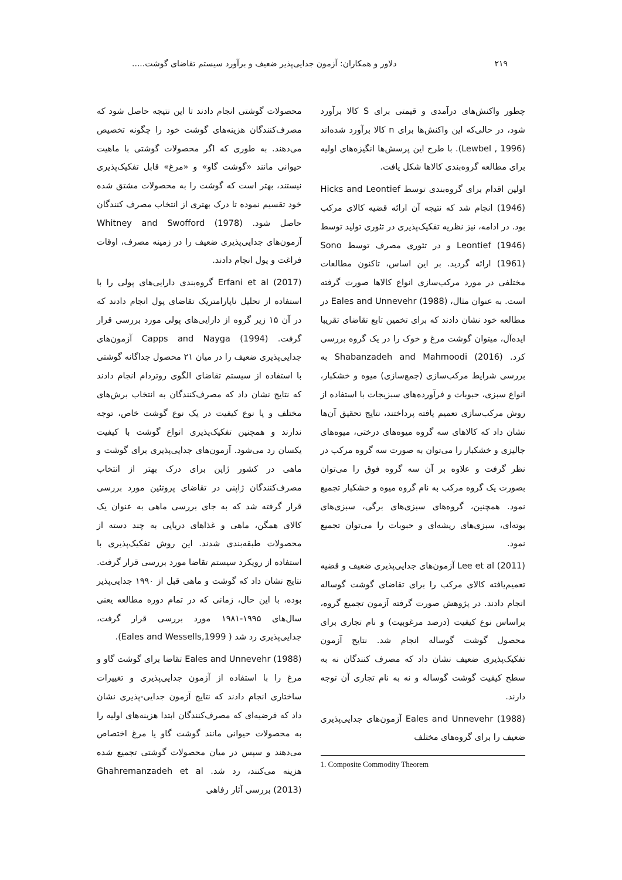۲۱۹ دلاور و همکاران: آزمون جدایی‌پذیر ضعیف و برآورد سیستم تقاضای گوشت.....
چطور واکنش‌های درآمدی و قیمتی برای S کالا برآورد شود، در حالی‌که این واکنش‌ها برای n کالا برآورد شده‌اند (Lewbel , 1996). با طرح این پرسش‌ها انگیزه‌های اولیه برای مطالعه گروه‌بندی کالاها شکل یافت.
اولین اقدام برای گروه‌بندی توسط Hicks and Leontief (1946) انجام شد که نتیجه آن ارائه قضیه کالای مرکب بود. در ادامه، نیز نظریه تفکیک‌پذیری در تئوری تولید توسط Leontief (1946) و در تئوری مصرف توسط Sono (1961) ارائه گردید. بر این اساس، تاکنون مطالعات مختلفی در مورد مرکب‌سازی انواع کالاها صورت گرفته است. به عنوان مثال، Eales and Unnevehr (1988) در مطالعه خود نشان دادند که برای تخمین تابع تقاضای تقریبا ایده‌آل، میتوان گوشت مرغ و خوک را در یک گروه بررسی کرد. Shabanzadeh and Mahmoodi (2016) به بررسی شرایط مرکب‌سازی (جمع‌سازی) میوه و خشکبار، انواع سبزی، حبوبات و فرآورده‌های سبزیجات با استفاده از روش مرکب‌سازی تعمیم یافته پرداختند، نتایج تحقیق آن‌ها نشان داد که کالاهای سه گروه میوه‌های درختی، میوه‌های جالیزی و خشکبار را می‌توان به صورت سه گروه مرکب در نظر گرفت و علاوه بر آن سه گروه فوق را می‌توان بصورت یک گروه مرکب به نام گروه میوه و خشکبار تجمیع نمود. همچنین، گروه‌های سبزی‌های برگی، سبزی‌های بوته‌ای، سبزی‌های ریشه‌ای و حبوبات را می‌توان تجمیع نمود.
Lee et al (2011) آزمون‌های جدایی‌پذیری ضعیف و قضیه تعمیم‌یافته کالای مرکب را برای تقاضای گوشت گوساله انجام دادند. در پژوهش صورت گرفته آزمون تجمیع گروه، براساس نوع کیفیت (درصد مرغوبیت) و نام تجاری برای محصول گوشت گوساله انجام شد. نتایج آزمون تفکیک‌پذیری ضعیف نشان داد که مصرف کنندگان نه به سطح کیفیت گوشت گوساله و نه به نام تجاری آن توجه دارند.
Eales and Unnevehr (1988) آزمون‌های جدایی‌پذیری ضعیف را برای گروه‌های مختلف
1. Composite Commodity Theorem
محصولات گوشتی انجام دادند تا این نتیجه حاصل شود که مصرف‌کنندگان هزینه‌های گوشت خود را چگونه تخصیص می‌دهند. به طوری که اگر محصولات گوشتی با ماهیت حیوانی مانند «گوشت گاو» و «مرغ» قابل تفکیک‌پذیری نیستند، بهتر است که گوشت را به محصولات مشتق شده خود تقسیم نموده تا درک بهتری از انتخاب مصرف کنندگان حاصل شود. Whitney and Swofford (1978) آزمون‌های جدایی‌پذیری ضعیف را در زمینه مصرف، اوقات فراغت و پول انجام دادند.
Erfani et al (2017) گروه‌بندی دارایی‌های پولی را با استفاده از تحلیل ناپارامتریک تقاضای پول انجام دادند که در آن ۱۵ زیر گروه از دارایی‌های پولی مورد بررسی قرار گرفت. Capps and Nayga (1994) آزمون‌های جدایی‌پذیری ضعیف را در میان ۲۱ محصول جداگانه گوشتی با استفاده از سیستم تقاضای الگوی روتردام انجام دادند که نتایج نشان داد که مصرف‌کنندگان به انتخاب برش‌های مختلف و یا نوع کیفیت در یک نوع گوشت خاص، توجه ندارند و همچنین تفکیک‌پذیری انواع گوشت با کیفیت یکسان رد می‌شود. آزمون‌های جدایی‌پذیری برای گوشت و ماهی در کشور ژاپن برای درک بهتر از انتخاب مصرف‌کنندگان ژاپنی در تقاضای پروتئین مورد بررسی قرار گرفته شد که به جای بررسی ماهی به عنوان یک کالای همگن، ماهی و غذاهای دریایی به چند دسته از محصولات طبقه‌بندی شدند. این روش تفکیک‌پذیری با استفاده از رویکرد سیستم تقاضا مورد بررسی قرار گرفت. نتایج نشان داد که گوشت و ماهی قبل از ۱۹۹۰ جدایی‌پذیر بوده، با این حال، زمانی که در تمام دوره مطالعه یعنی سال‌های ۱۹۹۵-۱۹۸۱ مورد بررسی قرار گرفت، جدایی‌پذیری رد شد ( Eales and Wessells,1999).
Eales and Unnevehr (1988) تقاضا برای گوشت گاو و مرغ را با استفاده از آزمون جدایی‌پذیری و تغییرات ساختاری انجام دادند که نتایج آزمون جدایی-پذیری نشان داد که فرضیه‌ای که مصرف‌کنندگان ابتدا هزینه‌های اولیه را به محصولات حیوانی مانند گوشت گاو یا مرغ اختصاص می‌دهند و سپس در میان محصولات گوشتی تجمیع شده هزینه می‌کنند، رد شد. Ghahremanzadeh et al (2013) بررسی آثار رفاهی